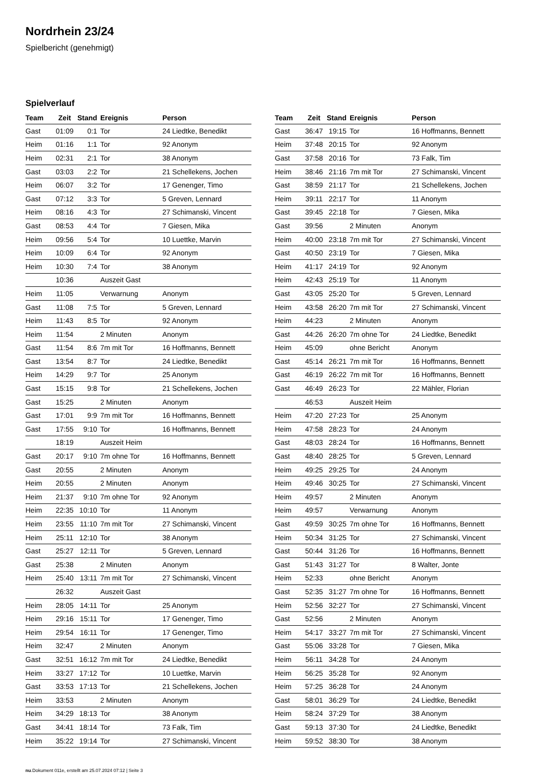Nordrhein 23/24
Spielbericht (genehmigt)
Spielverlauf
| Team | Zeit | Stand | Ereignis | Person |
| --- | --- | --- | --- | --- |
| Gast | 01:09 | 0:1 | Tor | 24 Liedtke, Benedikt |
| Heim | 01:16 | 1:1 | Tor | 92 Anonym |
| Heim | 02:31 | 2:1 | Tor | 38 Anonym |
| Gast | 03:03 | 2:2 | Tor | 21 Schellekens, Jochen |
| Heim | 06:07 | 3:2 | Tor | 17 Genenger, Timo |
| Gast | 07:12 | 3:3 | Tor | 5 Greven, Lennard |
| Heim | 08:16 | 4:3 | Tor | 27 Schimanski, Vincent |
| Gast | 08:53 | 4:4 | Tor | 7 Giesen, Mika |
| Heim | 09:56 | 5:4 | Tor | 10 Luettke, Marvin |
| Heim | 10:09 | 6:4 | Tor | 92 Anonym |
| Heim | 10:30 | 7:4 | Tor | 38 Anonym |
| | 10:36 | | Auszeit Gast | |
| Heim | 11:05 | | Verwarnung | Anonym |
| Gast | 11:08 | 7:5 | Tor | 5 Greven, Lennard |
| Heim | 11:43 | 8:5 | Tor | 92 Anonym |
| Heim | 11:54 | | 2 Minuten | Anonym |
| Gast | 11:54 | 8:6 | 7m mit Tor | 16 Hoffmanns, Bennett |
| Gast | 13:54 | 8:7 | Tor | 24 Liedtke, Benedikt |
| Heim | 14:29 | 9:7 | Tor | 25 Anonym |
| Gast | 15:15 | 9:8 | Tor | 21 Schellekens, Jochen |
| Gast | 15:25 | | 2 Minuten | Anonym |
| Gast | 17:01 | 9:9 | 7m mit Tor | 16 Hoffmanns, Bennett |
| Gast | 17:55 | 9:10 | Tor | 16 Hoffmanns, Bennett |
| | 18:19 | | Auszeit Heim | |
| Gast | 20:17 | 9:10 | 7m ohne Tor | 16 Hoffmanns, Bennett |
| Gast | 20:55 | | 2 Minuten | Anonym |
| Heim | 20:55 | | 2 Minuten | Anonym |
| Heim | 21:37 | 9:10 | 7m ohne Tor | 92 Anonym |
| Heim | 22:35 | 10:10 | Tor | 11 Anonym |
| Heim | 23:55 | 11:10 | 7m mit Tor | 27 Schimanski, Vincent |
| Heim | 25:11 | 12:10 | Tor | 38 Anonym |
| Gast | 25:27 | 12:11 | Tor | 5 Greven, Lennard |
| Gast | 25:38 | | 2 Minuten | Anonym |
| Heim | 25:40 | 13:11 | 7m mit Tor | 27 Schimanski, Vincent |
| | 26:32 | | Auszeit Gast | |
| Heim | 28:05 | 14:11 | Tor | 25 Anonym |
| Heim | 29:16 | 15:11 | Tor | 17 Genenger, Timo |
| Heim | 29:54 | 16:11 | Tor | 17 Genenger, Timo |
| Heim | 32:47 | | 2 Minuten | Anonym |
| Gast | 32:51 | 16:12 | 7m mit Tor | 24 Liedtke, Benedikt |
| Heim | 33:27 | 17:12 | Tor | 10 Luettke, Marvin |
| Gast | 33:53 | 17:13 | Tor | 21 Schellekens, Jochen |
| Heim | 33:53 | | 2 Minuten | Anonym |
| Heim | 34:29 | 18:13 | Tor | 38 Anonym |
| Gast | 34:41 | 18:14 | Tor | 73 Falk, Tim |
| Heim | 35:22 | 19:14 | Tor | 27 Schimanski, Vincent |
| Team | Zeit | Stand | Ereignis | Person |
| --- | --- | --- | --- | --- |
| Gast | 36:47 | 19:15 | Tor | 16 Hoffmanns, Bennett |
| Heim | 37:48 | 20:15 | Tor | 92 Anonym |
| Gast | 37:58 | 20:16 | Tor | 73 Falk, Tim |
| Heim | 38:46 | 21:16 | 7m mit Tor | 27 Schimanski, Vincent |
| Gast | 38:59 | 21:17 | Tor | 21 Schellekens, Jochen |
| Heim | 39:11 | 22:17 | Tor | 11 Anonym |
| Gast | 39:45 | 22:18 | Tor | 7 Giesen, Mika |
| Gast | 39:56 | | 2 Minuten | Anonym |
| Heim | 40:00 | 23:18 | 7m mit Tor | 27 Schimanski, Vincent |
| Gast | 40:50 | 23:19 | Tor | 7 Giesen, Mika |
| Heim | 41:17 | 24:19 | Tor | 92 Anonym |
| Heim | 42:43 | 25:19 | Tor | 11 Anonym |
| Gast | 43:05 | 25:20 | Tor | 5 Greven, Lennard |
| Heim | 43:58 | 26:20 | 7m mit Tor | 27 Schimanski, Vincent |
| Heim | 44:23 | | 2 Minuten | Anonym |
| Gast | 44:26 | 26:20 | 7m ohne Tor | 24 Liedtke, Benedikt |
| Heim | 45:09 | | ohne Bericht | Anonym |
| Gast | 45:14 | 26:21 | 7m mit Tor | 16 Hoffmanns, Bennett |
| Gast | 46:19 | 26:22 | 7m mit Tor | 16 Hoffmanns, Bennett |
| Gast | 46:49 | 26:23 | Tor | 22 Mähler, Florian |
| | 46:53 | | Auszeit Heim | |
| Heim | 47:20 | 27:23 | Tor | 25 Anonym |
| Heim | 47:58 | 28:23 | Tor | 24 Anonym |
| Gast | 48:03 | 28:24 | Tor | 16 Hoffmanns, Bennett |
| Gast | 48:40 | 28:25 | Tor | 5 Greven, Lennard |
| Heim | 49:25 | 29:25 | Tor | 24 Anonym |
| Heim | 49:46 | 30:25 | Tor | 27 Schimanski, Vincent |
| Heim | 49:57 | | 2 Minuten | Anonym |
| Heim | 49:57 | | Verwarnung | Anonym |
| Gast | 49:59 | 30:25 | 7m ohne Tor | 16 Hoffmanns, Bennett |
| Heim | 50:34 | 31:25 | Tor | 27 Schimanski, Vincent |
| Gast | 50:44 | 31:26 | Tor | 16 Hoffmanns, Bennett |
| Gast | 51:43 | 31:27 | Tor | 8 Walter, Jonte |
| Heim | 52:33 | | ohne Bericht | Anonym |
| Gast | 52:35 | 31:27 | 7m ohne Tor | 16 Hoffmanns, Bennett |
| Heim | 52:56 | 32:27 | Tor | 27 Schimanski, Vincent |
| Gast | 52:56 | | 2 Minuten | Anonym |
| Heim | 54:17 | 33:27 | 7m mit Tor | 27 Schimanski, Vincent |
| Gast | 55:06 | 33:28 | Tor | 7 Giesen, Mika |
| Heim | 56:11 | 34:28 | Tor | 24 Anonym |
| Heim | 56:25 | 35:28 | Tor | 92 Anonym |
| Heim | 57:25 | 36:28 | Tor | 24 Anonym |
| Gast | 58:01 | 36:29 | Tor | 24 Liedtke, Benedikt |
| Heim | 58:24 | 37:29 | Tor | 38 Anonym |
| Gast | 59:13 | 37:30 | Tor | 24 Liedtke, Benedikt |
| Heim | 59:52 | 38:30 | Tor | 38 Anonym |
nu.Dokument 011e, erstellt am 25.07.2024 07:12 | Seite 3